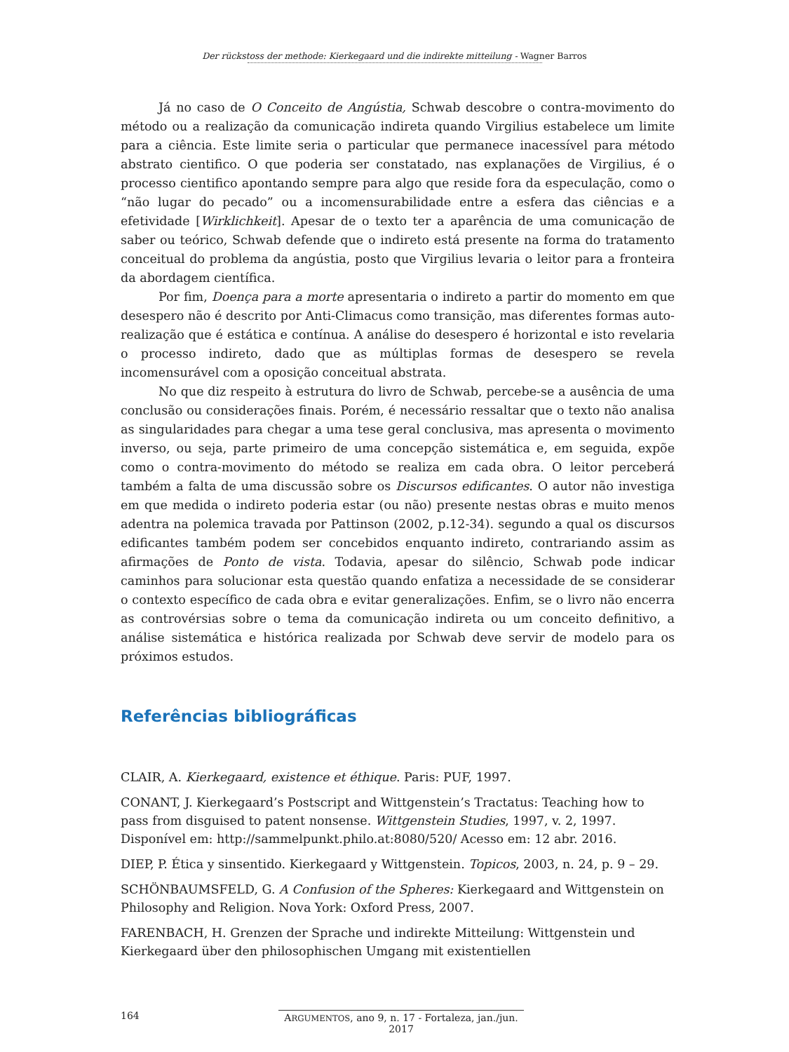Der rückstoss der methode: Kierkegaard und die indirekte mitteilung - Wagner Barros
Já no caso de O Conceito de Angústia, Schwab descobre o contra-movimento do método ou a realização da comunicação indireta quando Virgilius estabelece um limite para a ciência. Este limite seria o particular que permanece inacessível para método abstrato cientifico. O que poderia ser constatado, nas explanações de Virgilius, é o processo cientifico apontando sempre para algo que reside fora da especulação, como o “não lugar do pecado” ou a incomensurabilidade entre a esfera das ciências e a efetividade [Wirklichkeit]. Apesar de o texto ter a aparência de uma comunicação de saber ou teórico, Schwab defende que o indireto está presente na forma do tratamento conceitual do problema da angústia, posto que Virgilius levaria o leitor para a fronteira da abordagem científica.
Por fim, Doença para a morte apresentaria o indireto a partir do momento em que desespero não é descrito por Anti-Climacus como transição, mas diferentes formas auto-realização que é estática e contínua. A análise do desespero é horizontal e isto revelaria o processo indireto, dado que as múltiplas formas de desespero se revela incomensurável com a oposição conceitual abstrata.
No que diz respeito à estrutura do livro de Schwab, percebe-se a ausência de uma conclusão ou considerações finais. Porém, é necessário ressaltar que o texto não analisa as singularidades para chegar a uma tese geral conclusiva, mas apresenta o movimento inverso, ou seja, parte primeiro de uma concepção sistemática e, em seguida, expõe como o contra-movimento do método se realiza em cada obra. O leitor perceberá também a falta de uma discussão sobre os Discursos edificantes. O autor não investiga em que medida o indireto poderia estar (ou não) presente nestas obras e muito menos adentra na polemica travada por Pattinson (2002, p.12-34). segundo a qual os discursos edificantes também podem ser concebidos enquanto indireto, contrariando assim as afirmações de Ponto de vista. Todavia, apesar do silêncio, Schwab pode indicar caminhos para solucionar esta questão quando enfatiza a necessidade de se considerar o contexto específico de cada obra e evitar generalizações. Enfim, se o livro não encerra as controvérsias sobre o tema da comunicação indireta ou um conceito definitivo, a análise sistemática e histórica realizada por Schwab deve servir de modelo para os próximos estudos.
Referências bibliográficas
CLAIR, A. Kierkegaard, existence et éthique. Paris: PUF, 1997.
CONANT, J. Kierkegaard’s Postscript and Wittgenstein’s Tractatus: Teaching how to pass from disguised to patent nonsense. Wittgenstein Studies, 1997, v. 2, 1997. Disponível em: http://sammelpunkt.philo.at:8080/520/ Acesso em: 12 abr. 2016.
DIEP, P. Ética y sinsentido. Kierkegaard y Wittgenstein. Topicos, 2003, n. 24, p. 9 – 29.
SCHÖNBAUMSFELD, G. A Confusion of the Spheres: Kierkegaard and Wittgenstein on Philosophy and Religion. Nova York: Oxford Press, 2007.
FARENBACH, H. Grenzen der Sprache und indirekte Mitteilung: Wittgenstein und Kierkegaard über den philosophischen Umgang mit existentiellen
164 ARGUMENTOS, ano 9, n. 17 - Fortaleza, jan./jun. 2017